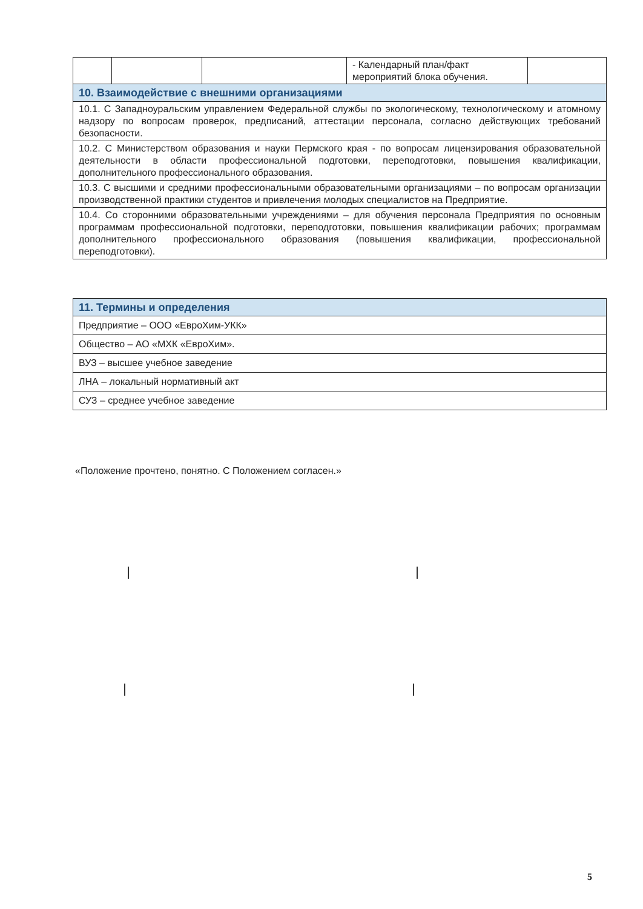| | | | - Календарный план/факт мероприятий блока обучения. | |
| 10. Взаимодействие с внешними организациями |
| 10.1. С Западноуральским управлением Федеральной службы по экологическому, технологическому и атомному надзору по вопросам проверок, предписаний, аттестации персонала, согласно действующих требований безопасности. |
| 10.2. С Министерством образования и науки Пермского края - по вопросам лицензирования образовательной деятельности в области профессиональной подготовки, переподготовки, повышения квалификации, дополнительного профессионального образования. |
| 10.3. С высшими и средними профессиональными образовательными организациями – по вопросам организации производственной практики студентов и привлечения молодых специалистов на Предприятие. |
| 10.4. Со сторонними образовательными учреждениями – для обучения персонала Предприятия по основным программам профессиональной подготовки, переподготовки, повышения квалификации рабочих; программам дополнительного профессионального образования (повышения квалификации, профессиональной переподготовки). |
| 11. Термины и определения |
| Предприятие – ООО «ЕвроХим-УКК» |
| Общество – АО «МХК «ЕвроХим». |
| ВУЗ – высшее учебное заведение |
| ЛНА – локальный нормативный акт |
| СУЗ – среднее учебное заведение |
«Положение прочтено, понятно. С Положением согласен.»
5